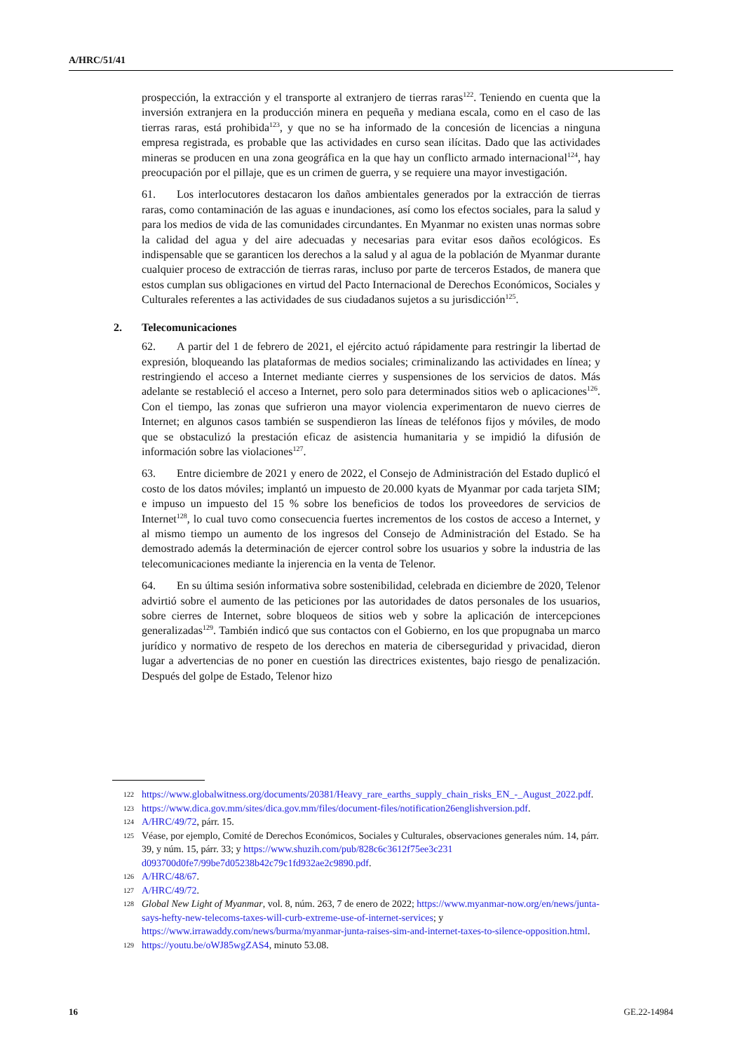A/HRC/51/41
prospección, la extracción y el transporte al extranjero de tierras raras<sup>122</sup>. Teniendo en cuenta que la inversión extranjera en la producción minera en pequeña y mediana escala, como en el caso de las tierras raras, está prohibida<sup>123</sup>, y que no se ha informado de la concesión de licencias a ninguna empresa registrada, es probable que las actividades en curso sean ilícitas. Dado que las actividades mineras se producen en una zona geográfica en la que hay un conflicto armado internacional<sup>124</sup>, hay preocupación por el pillaje, que es un crimen de guerra, y se requiere una mayor investigación.
61. Los interlocutores destacaron los daños ambientales generados por la extracción de tierras raras, como contaminación de las aguas e inundaciones, así como los efectos sociales, para la salud y para los medios de vida de las comunidades circundantes. En Myanmar no existen unas normas sobre la calidad del agua y del aire adecuadas y necesarias para evitar esos daños ecológicos. Es indispensable que se garanticen los derechos a la salud y al agua de la población de Myanmar durante cualquier proceso de extracción de tierras raras, incluso por parte de terceros Estados, de manera que estos cumplan sus obligaciones en virtud del Pacto Internacional de Derechos Económicos, Sociales y Culturales referentes a las actividades de sus ciudadanos sujetos a su jurisdicción<sup>125</sup>.
2. Telecomunicaciones
62. A partir del 1 de febrero de 2021, el ejército actuó rápidamente para restringir la libertad de expresión, bloqueando las plataformas de medios sociales; criminalizando las actividades en línea; y restringiendo el acceso a Internet mediante cierres y suspensiones de los servicios de datos. Más adelante se restableció el acceso a Internet, pero solo para determinados sitios web o aplicaciones<sup>126</sup>. Con el tiempo, las zonas que sufrieron una mayor violencia experimentaron de nuevo cierres de Internet; en algunos casos también se suspendieron las líneas de teléfonos fijos y móviles, de modo que se obstaculizó la prestación eficaz de asistencia humanitaria y se impidió la difusión de información sobre las violaciones<sup>127</sup>.
63. Entre diciembre de 2021 y enero de 2022, el Consejo de Administración del Estado duplicó el costo de los datos móviles; implantó un impuesto de 20.000 kyats de Myanmar por cada tarjeta SIM; e impuso un impuesto del 15 % sobre los beneficios de todos los proveedores de servicios de Internet<sup>128</sup>, lo cual tuvo como consecuencia fuertes incrementos de los costos de acceso a Internet, y al mismo tiempo un aumento de los ingresos del Consejo de Administración del Estado. Se ha demostrado además la determinación de ejercer control sobre los usuarios y sobre la industria de las telecomunicaciones mediante la injerencia en la venta de Telenor.
64. En su última sesión informativa sobre sostenibilidad, celebrada en diciembre de 2020, Telenor advirtió sobre el aumento de las peticiones por las autoridades de datos personales de los usuarios, sobre cierres de Internet, sobre bloqueos de sitios web y sobre la aplicación de intercepciones generalizadas<sup>129</sup>. También indicó que sus contactos con el Gobierno, en los que propugnaba un marco jurídico y normativo de respeto de los derechos en materia de ciberseguridad y privacidad, dieron lugar a advertencias de no poner en cuestión las directrices existentes, bajo riesgo de penalización. Después del golpe de Estado, Telenor hizo
122
https://www.globalwitness.org/documents/20381/Heavy_rare_earths_supply_chain_risks_EN_-_August_2022.pdf.
123
https://www.dica.gov.mm/sites/dica.gov.mm/files/document-files/notification26englishversion.pdf.
124
A/HRC/49/72, párr. 15.
125
Véase, por ejemplo, Comité de Derechos Económicos, Sociales y Culturales, observaciones generales núm. 14, párr. 39, y núm. 15, párr. 33; y https://www.shuzih.com/pub/828c6c3612f75ee3c231 d093700d0fe7/99be7d05238b42c79c1fd932ae2c9890.pdf.
126
A/HRC/48/67.
127
A/HRC/49/72.
128
Global New Light of Myanmar, vol. 8, núm. 263, 7 de enero de 2022; https://www.myanmar-now.org/en/news/junta-says-hefty-new-telecoms-taxes-will-curb-extreme-use-of-internet-services; y https://www.irrawaddy.com/news/burma/myanmar-junta-raises-sim-and-internet-taxes-to-silence-opposition.html.
129
https://youtu.be/oWJ85wgZAS4, minuto 53.08.
16 GE.22-14984